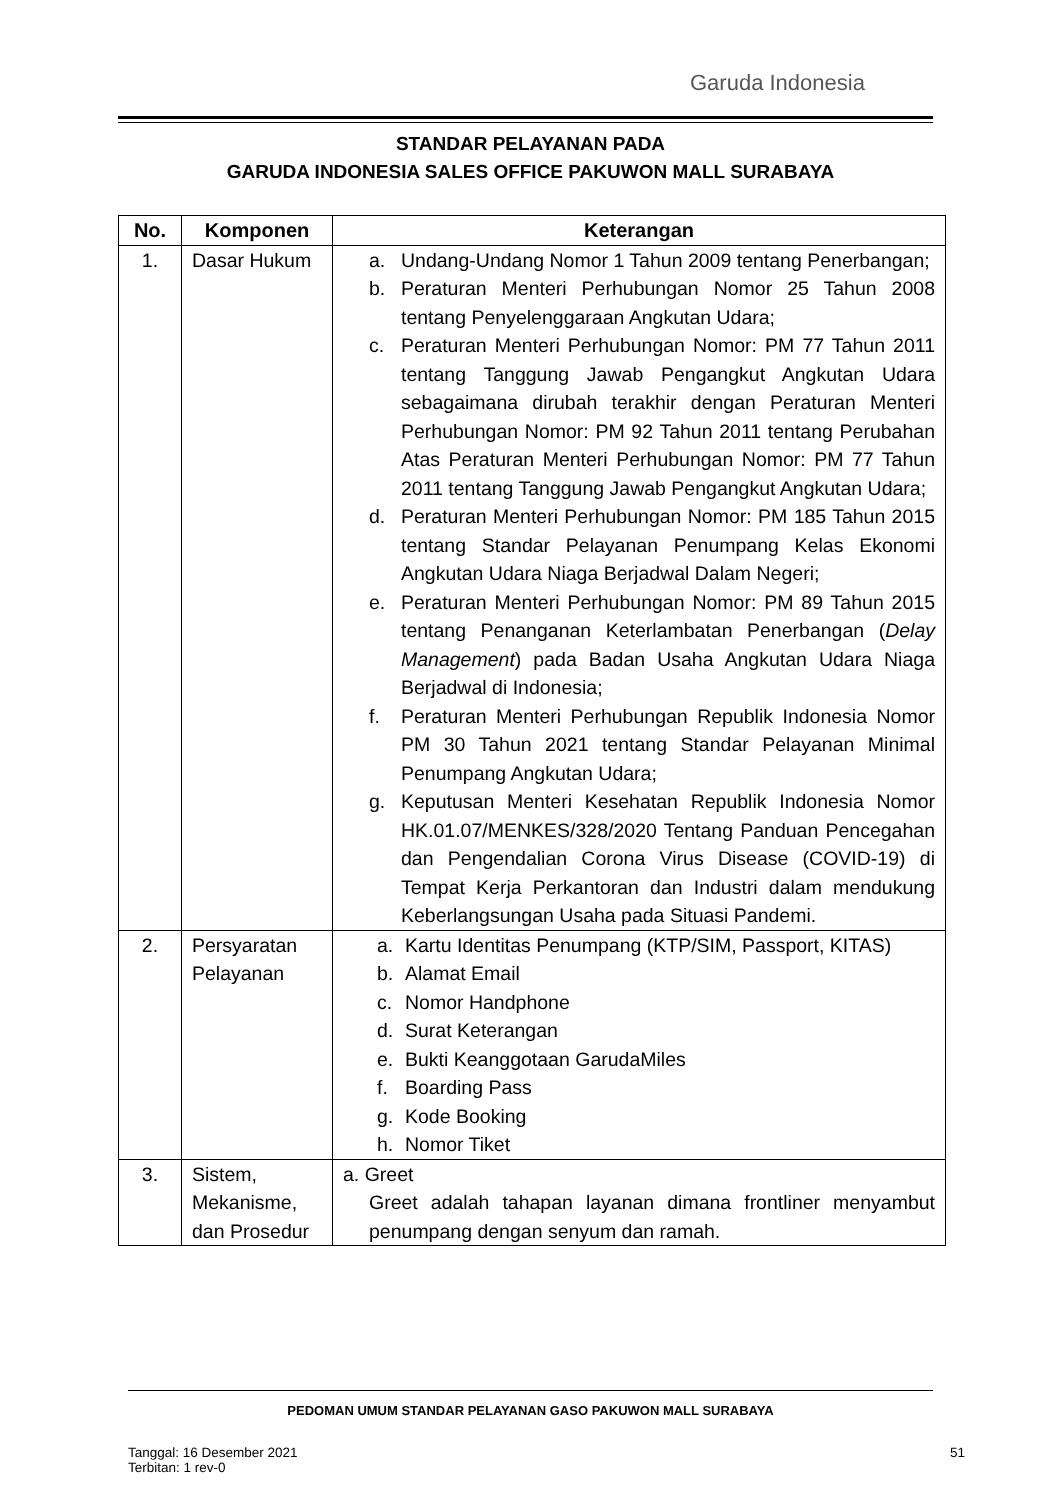Garuda Indonesia
STANDAR PELAYANAN PADA
GARUDA INDONESIA SALES OFFICE PAKUWON MALL SURABAYA
| No. | Komponen | Keterangan |
| --- | --- | --- |
| 1. | Dasar Hukum | a. Undang-Undang Nomor 1 Tahun 2009 tentang Penerbangan; b. Peraturan Menteri Perhubungan Nomor 25 Tahun 2008 tentang Penyelenggaraan Angkutan Udara; c. Peraturan Menteri Perhubungan Nomor: PM 77 Tahun 2011 tentang Tanggung Jawab Pengangkut Angkutan Udara sebagaimana dirubah terakhir dengan Peraturan Menteri Perhubungan Nomor: PM 92 Tahun 2011 tentang Perubahan Atas Peraturan Menteri Perhubungan Nomor: PM 77 Tahun 2011 tentang Tanggung Jawab Pengangkut Angkutan Udara; d. Peraturan Menteri Perhubungan Nomor: PM 185 Tahun 2015 tentang Standar Pelayanan Penumpang Kelas Ekonomi Angkutan Udara Niaga Berjadwal Dalam Negeri; e. Peraturan Menteri Perhubungan Nomor: PM 89 Tahun 2015 tentang Penanganan Keterlambatan Penerbangan ( Delay Management ) pada Badan Usaha Angkutan Udara Niaga Berjadwal di Indonesia; f. Peraturan Menteri Perhubungan Republik Indonesia Nomor PM 30 Tahun 2021 tentang Standar Pelayanan Minimal Penumpang Angkutan Udara; g. Keputusan Menteri Kesehatan Republik Indonesia Nomor HK.01.07/MENKES/328/2020 Tentang Panduan Pencegahan dan Pengendalian Corona Virus Disease (COVID-19) di Tempat Kerja Perkantoran dan Industri dalam mendukung Keberlangsungan Usaha pada Situasi Pandemi. |
| 2. | Persyaratan Pelayanan | a. Kartu Identitas Penumpang (KTP/SIM, Passport, KITAS) b. Alamat Email c. Nomor Handphone d. Surat Keterangan e. Bukti Keanggotaan GarudaMiles f. Boarding Pass g. Kode Booking h. Nomor Tiket |
| 3. | Sistem, Mekanisme, dan Prosedur | a. Greet Greet adalah tahapan layanan dimana frontliner menyambut penumpang dengan senyum dan ramah. |
PEDOMAN UMUM STANDAR PELAYANAN GASO PAKUWON MALL SURABAYA
Tanggal: 16 Desember 2021
Terbitan: 1 rev-0
51